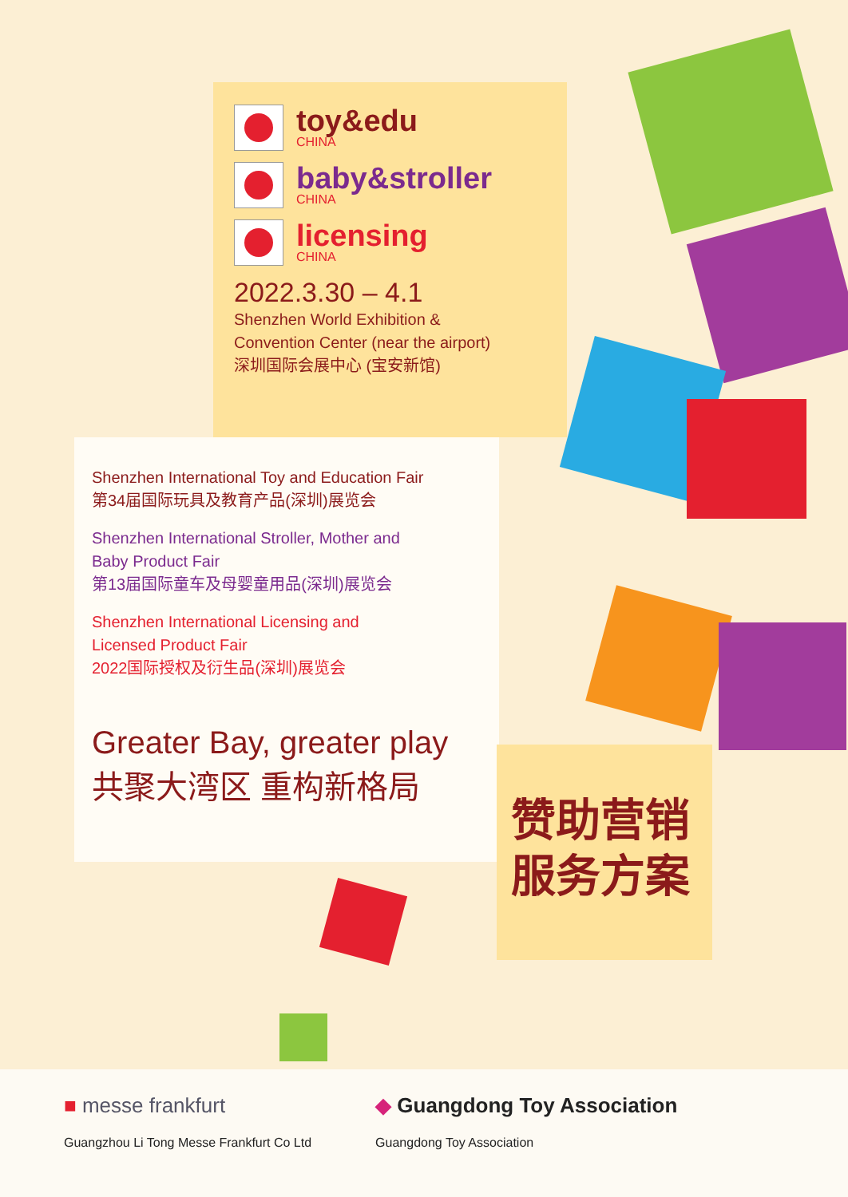toy&edu
CHINA
baby&stroller
CHINA
licensing
CHINA
2022.3.30 – 4.1
Shenzhen World Exhibition &
Convention Center (near the airport)
深圳国际会展中心 (宝安新馆)
Shenzhen International Toy and Education Fair
第34届国际玩具及教育产品(深圳)展览会
Shenzhen International Stroller, Mother and
Baby Product Fair
第13届国际童车及母婴童用品(深圳)展览会
Shenzhen International Licensing and
Licensed Product Fair
2022国际授权及衍生品(深圳)展览会
Greater Bay, greater play
共聚大湾区 重构新格局
赞助营销
服务方案
■ messe frankfurt
Guangzhou Li Tong Messe Frankfurt Co Ltd
◆ Guangdong Toy Association
Guangdong Toy Association